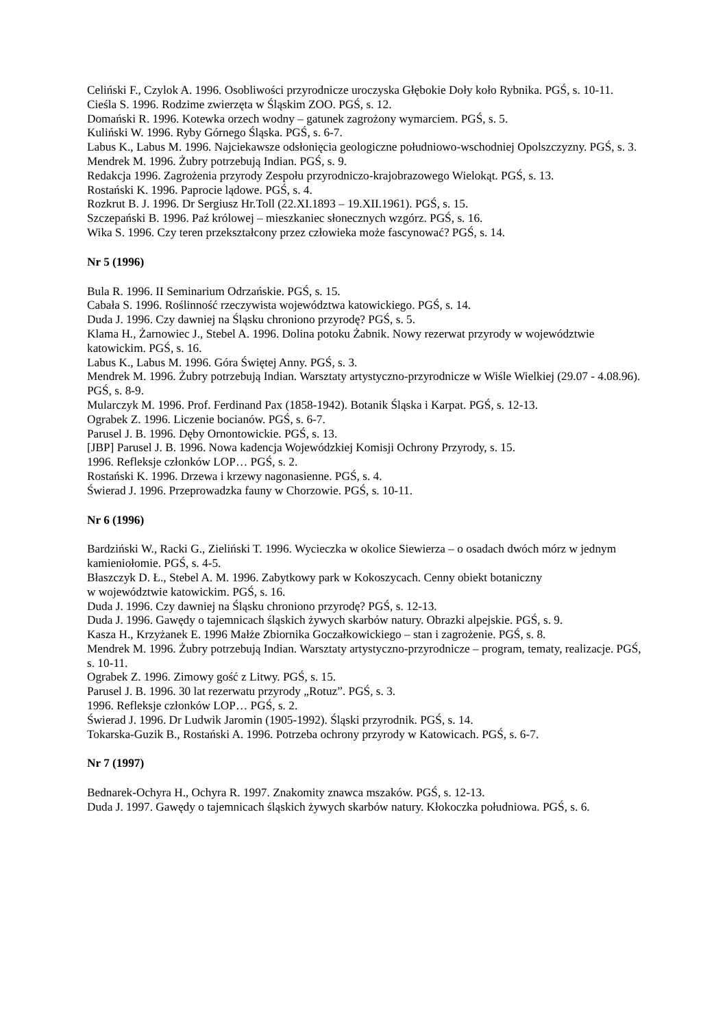Celiński F., Czylok A. 1996. Osobliwości przyrodnicze uroczyska Głębokie Doły koło Rybnika. PGŚ, s. 10-11.
Cieśla S. 1996. Rodzime zwierzęta w Śląskim ZOO. PGŚ, s. 12.
Domański R. 1996. Kotewka orzech wodny – gatunek zagrożony wymarciem. PGŚ, s. 5.
Kuliński W. 1996. Ryby Górnego Śląska. PGŚ, s. 6-7.
Labus K., Labus M. 1996. Najciekawsze odsłonięcia geologiczne południowo-wschodniej Opolszczyzny. PGŚ, s. 3.
Mendrek M. 1996. Żubry potrzebują Indian. PGŚ, s. 9.
Redakcja 1996. Zagrożenia przyrody Zespołu przyrodniczo-krajobrazowego Wielokąt. PGŚ, s. 13.
Rostański K. 1996. Paprocie lądowe. PGŚ, s. 4.
Rozkrut B. J. 1996. Dr Sergiusz Hr.Toll (22.XI.1893 – 19.XII.1961). PGŚ, s. 15.
Szczepański B. 1996. Paź królowej – mieszkaniec słonecznych wzgórz. PGŚ, s. 16.
Wika S. 1996. Czy teren przekształcony przez człowieka może fascynować? PGŚ, s. 14.
Nr 5 (1996)
Bula R. 1996. II Seminarium Odrzańskie. PGŚ, s. 15.
Cabała S. 1996. Roślinność rzeczywista województwa katowickiego. PGŚ, s. 14.
Duda J. 1996. Czy dawniej na Śląsku chroniono przyrodę? PGŚ, s. 5.
Klama H., Żarnowiec J., Stebel A. 1996. Dolina potoku Żabnik. Nowy rezerwat przyrody w województwie katowickim. PGŚ, s. 16.
Labus K., Labus M. 1996. Góra Świętej Anny. PGŚ, s. 3.
Mendrek M. 1996. Żubry potrzebują Indian. Warsztaty artystyczno-przyrodnicze w Wiśle Wielkiej (29.07 - 4.08.96). PGŚ, s. 8-9.
Mularczyk M. 1996. Prof. Ferdinand Pax (1858-1942). Botanik Śląska i Karpat. PGŚ, s. 12-13.
Ograbek Z. 1996. Liczenie bocianów. PGŚ, s. 6-7.
Parusel J. B. 1996. Dęby Ornontowickie. PGŚ, s. 13.
[JBP] Parusel J. B. 1996. Nowa kadencja Wojewódzkiej Komisji Ochrony Przyrody, s. 15.
1996. Refleksje członków LOP… PGŚ, s. 2.
Rostański K. 1996. Drzewa i krzewy nagonasienne. PGŚ, s. 4.
Świerad J. 1996. Przeprowadzka fauny w Chorzowie. PGŚ, s. 10-11.
Nr 6 (1996)
Bardziński W., Racki G., Zieliński T. 1996. Wycieczka w okolice Siewierza – o osadach dwóch mórz w jednym kamieniołomie. PGŚ, s. 4-5.
Błaszczyk D. Ł., Stebel A. M. 1996. Zabytkowy park w Kokoszycach. Cenny obiekt botaniczny
w województwie katowickim. PGŚ, s. 16.
Duda J. 1996. Czy dawniej na Śląsku chroniono przyrodę? PGŚ, s. 12-13.
Duda J. 1996. Gawędy o tajemnicach śląskich żywych skarbów natury. Obrazki alpejskie. PGŚ, s. 9.
Kasza H., Krzyżanek E. 1996 Małże Zbiornika Goczałkowickiego – stan i zagrożenie. PGŚ, s. 8.
Mendrek M. 1996. Żubry potrzebują Indian. Warsztaty artystyczno-przyrodnicze – program, tematy, realizacje. PGŚ, s. 10-11.
Ograbek Z. 1996. Zimowy gość z Litwy. PGŚ, s. 15.
Parusel J. B. 1996. 30 lat rezerwatu przyrody „Rotuz”. PGŚ, s. 3.
1996. Refleksje członków LOP… PGŚ, s. 2.
Świerad J. 1996. Dr Ludwik Jaromin (1905-1992). Śląski przyrodnik. PGŚ, s. 14.
Tokarska-Guzik B., Rostański A. 1996. Potrzeba ochrony przyrody w Katowicach. PGŚ, s. 6-7.
Nr 7 (1997)
Bednarek-Ochyra H., Ochyra R. 1997. Znakomity znawca mszaków. PGŚ, s. 12-13.
Duda J. 1997. Gawędy o tajemnicach śląskich żywych skarbów natury. Kłokoczka południowa. PGŚ, s. 6.